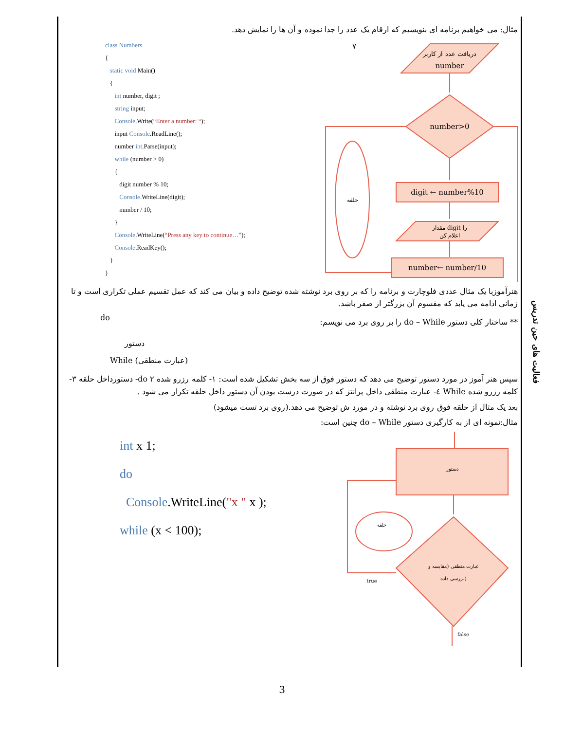مثال: می خواهیم برنامه ای بنویسیم که ارقام یک عدد را جدا نموده و آن ها را نمایش دهد.
class Numbers
{
static void Main()
{
int number, digit ;
string input;
Console.Write(“Enter a number: “);
input Console.ReadLine();
number int.Parse(input);
while (number > 0)
{
digit number % 10;
Console.WriteLine(digit);
number / 10;
}
Console.WriteLine(“Press any key to continue…”);
Console.ReadKey();
}
}
۷
دریافت عدد از کاربر
number
number>0
digit ← number%10
مقدار digit را
اعلام کن
number← number/10
حلقه
هنرآموزبا یک مثال عددی فلوچارت و برنامه را که بر روی برد نوشته شده توضیح داده و بیان می کند که عمل تقسیم عملی تکراری است و تا زمانی ادامه می یابد که مقسوم آن بزرگتر از صفر باشد.
do ** ساختار کلی دستور do – While را بر روی برد می نویسم:
دستور
While (عبارت منطقی)
سپس هنر آموز در مورد دستور توضیح می دهد که دستور فوق از سه بخش تشکیل شده است: ۱- کلمه رزرو شده do ۲- دستورداخل حلقه ۳- کلمه رزرو شده While ٤- عبارت منطقی داخل پرانتز که در صورت درست بودن آن دستور داخل حلقه تکرار می شود .
بعد یک مثال از حلقه فوق روی برد نوشته و در مورد ش توضیح می دهد.(روی برد تست میشود)
مثال:نمونه ای از به کارگیری دستور do – While چنین است:
int x 1;
do
Console.WriteLine("x " x );
while (x < 100);
دستور
عبارت منطقی (مقایسه و
بررسی داده)
حلقه
true
false
فعالیت های حین تدریس
3